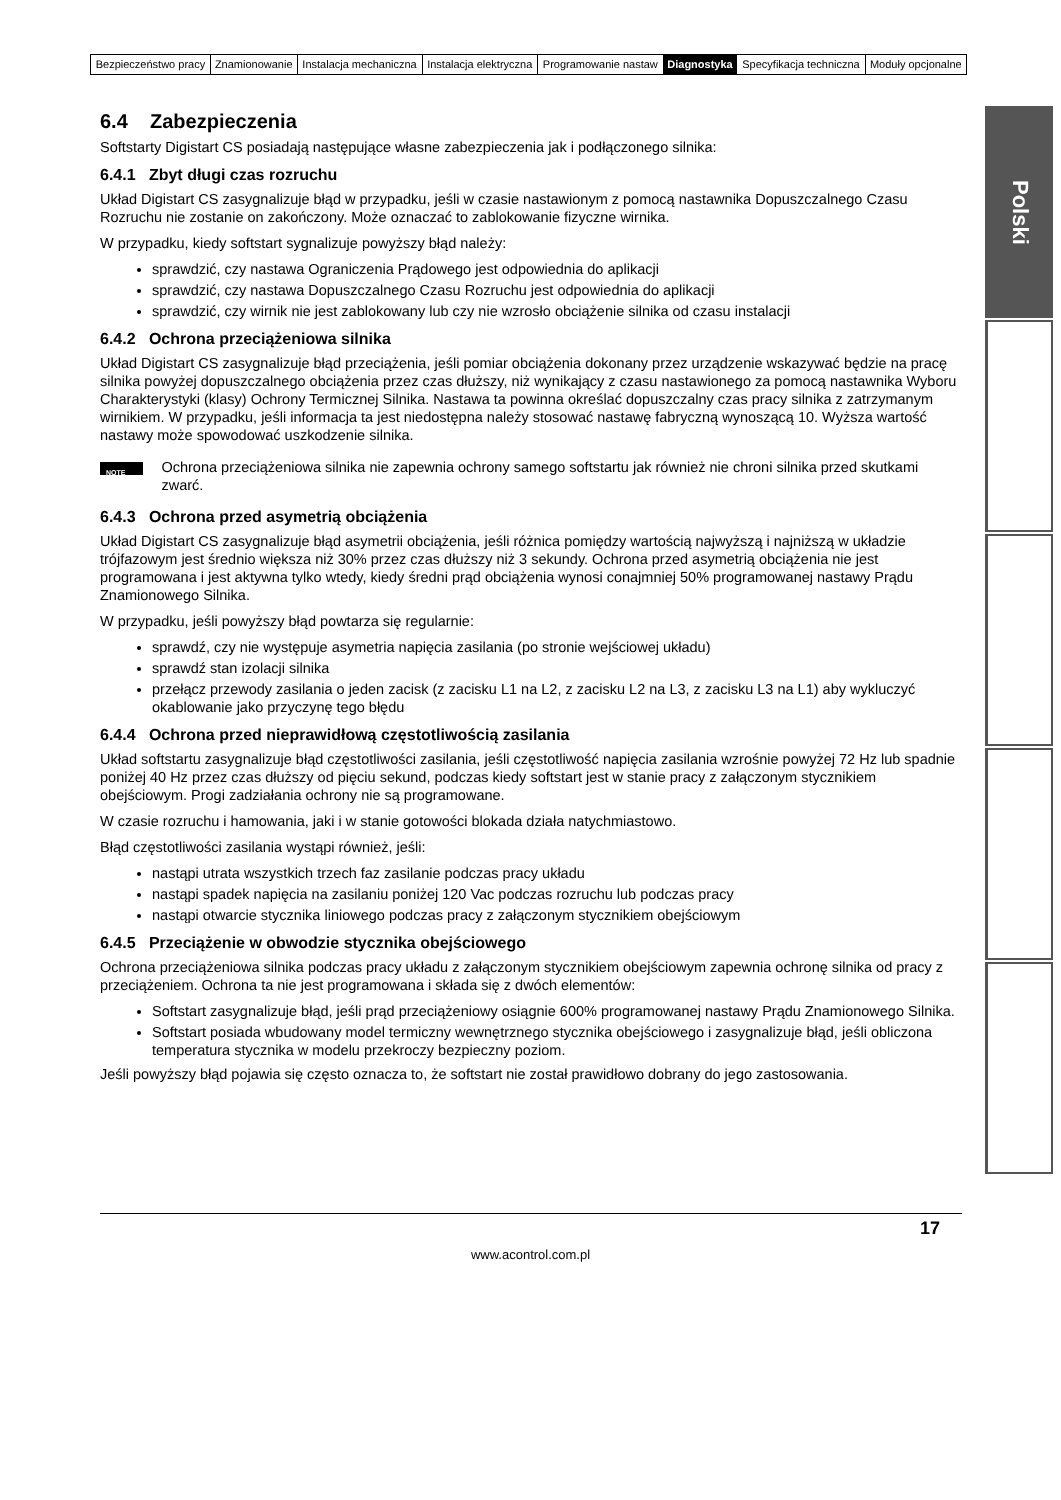| Bezpieczeństwo pracy | Znamionowanie | Instalacja mechaniczna | Instalacja elektryczna | Programowanie nastaw | Diagnostyka | Specyfikacja techniczna | Moduły opcjonalne |
Polski
6.4 Zabezpieczenia
Softstarty Digistart CS posiadają następujące własne zabezpieczenia jak i podłączonego silnika:
6.4.1 Zbyt długi czas rozruchu
Układ Digistart CS zasygnalizuje błąd w przypadku, jeśli w czasie nastawionym z pomocą nastawnika Dopuszczalnego Czasu Rozruchu nie zostanie on zakończony. Może oznaczać to zablokowanie fizyczne wirnika.
W przypadku, kiedy softstart sygnalizuje powyższy błąd należy:
sprawdzić, czy nastawa Ograniczenia Prądowego jest odpowiednia do aplikacji
sprawdzić, czy nastawa Dopuszczalnego Czasu Rozruchu jest odpowiednia do aplikacji
sprawdzić, czy wirnik nie jest zablokowany lub czy nie wzrosło obciążenie silnika od czasu instalacji
6.4.2 Ochrona przeciążeniowa silnika
Układ Digistart CS zasygnalizuje błąd przeciążenia, jeśli pomiar obciążenia dokonany przez urządzenie wskazywać będzie na pracę silnika powyżej dopuszczalnego obciążenia przez czas dłuższy, niż wynikający z czasu nastawionego za pomocą nastawnika Wyboru Charakterystyki (klasy) Ochrony Termicznej Silnika. Nastawa ta powinna określać dopuszczalny czas pracy silnika z zatrzymanym wirnikiem. W przypadku, jeśli informacja ta jest niedostępna należy stosować nastawę fabryczną wynoszącą 10. Wyższa wartość nastawy może spowodować uszkodzenie silnika.
NOTE
Ochrona przeciążeniowa silnika nie zapewnia ochrony samego softstartu jak również nie chroni silnika przed skutkami zwarć.
6.4.3 Ochrona przed asymetrią obciążenia
Układ Digistart CS zasygnalizuje błąd asymetrii obciążenia, jeśli różnica pomiędzy wartością najwyższą i najniższą w układzie trójfazowym jest średnio większa niż 30% przez czas dłuższy niż 3 sekundy. Ochrona przed asymetrią obciążenia nie jest programowana i jest aktywna tylko wtedy, kiedy średni prąd obciążenia wynosi conajmniej 50% programowanej nastawy Prądu Znamionowego Silnika.
W przypadku, jeśli powyższy błąd powtarza się regularnie:
sprawdź, czy nie występuje asymetria napięcia zasilania (po stronie wejściowej układu)
sprawdź stan izolacji silnika
przełącz przewody zasilania o jeden zacisk (z zacisku L1 na L2, z zacisku L2 na L3, z zacisku L3 na L1) aby wykluczyć okablowanie jako przyczynę tego błędu
6.4.4 Ochrona przed nieprawidłową częstotliwością zasilania
Układ softstartu zasygnalizuje błąd częstotliwości zasilania, jeśli częstotliwość napięcia zasilania wzrośnie powyżej 72 Hz lub spadnie poniżej 40 Hz przez czas dłuższy od pięciu sekund, podczas kiedy softstart jest w stanie pracy z załączonym stycznikiem obejściowym. Progi zadziałania ochrony nie są programowane.
W czasie rozruchu i hamowania, jaki i w stanie gotowości blokada działa natychmiastowo.
Błąd częstotliwości zasilania wystąpi również, jeśli:
nastąpi utrata wszystkich trzech faz zasilanie podczas pracy układu
nastąpi spadek napięcia na zasilaniu poniżej 120 Vac podczas rozruchu lub podczas pracy
nastąpi otwarcie stycznika liniowego podczas pracy z załączonym stycznikiem obejściowym
6.4.5 Przeciążenie w obwodzie stycznika obejściowego
Ochrona przeciążeniowa silnika podczas pracy układu z załączonym stycznikiem obejściowym zapewnia ochronę silnika od pracy z przeciążeniem. Ochrona ta nie jest programowana i składa się z dwóch elementów:
Softstart zasygnalizuje błąd, jeśli prąd przeciążeniowy osiągnie 600% programowanej nastawy Prądu Znamionowego Silnika.
Softstart posiada wbudowany model termiczny wewnętrznego stycznika obejściowego i zasygnalizuje błąd, jeśli obliczona temperatura stycznika w modelu przekroczy bezpieczny poziom.
Jeśli powyższy błąd pojawia się często oznacza to, że softstart nie został prawidłowo dobrany do jego zastosowania.
17
www.acontrol.com.pl